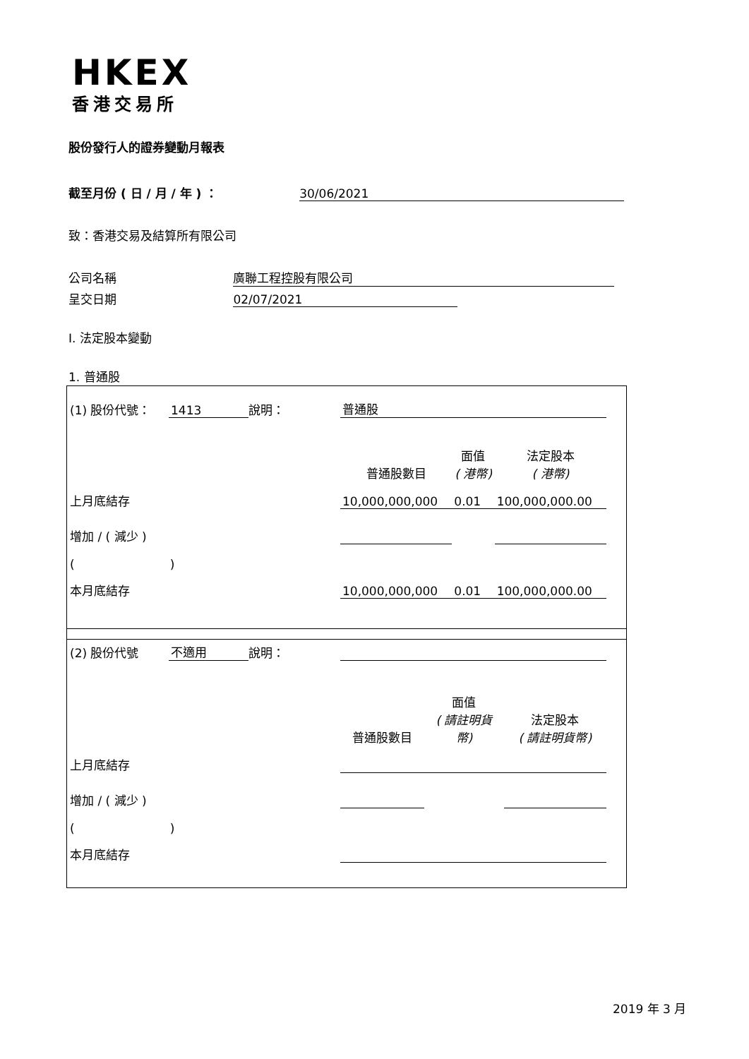HKEX
香港交易所
股份發行人的證券變動月報表
截至月份 ( 日 / 月 / 年 ) ： 30/06/2021
致：香港交易及結算所有限公司
公司名稱 廣聯工程控股有限公司
呈交日期 02/07/2021
I. 法定股本變動
1. 普通股
| (1) 股份代號： | 1413 | 說明： | 普通股 | | |
| | | | 普通股數目 | 面值 ( 港幣) | 法定股本 ( 港幣) |
| 上月底結存 | | | 10,000,000,000 | 0.01 | 100,000,000.00 |
| 增加 / ( 減少 ) | | | | | |
| ( ) | | | | | |
| 本月底結存 | | | 10,000,000,000 | 0.01 | 100,000,000.00 |
| (2) 股份代號 | 不適用 | 說明： | | | |
| | | | 普通股數目 | 面值 ( 請註明貨 幣) | 法定股本 ( 請註明貨幣) |
| 上月底結存 | | | | | |
| 增加 / ( 減少 ) | | | | | |
| ( ) | | | | | |
| 本月底結存 | | | | | |
2019 年 3 月